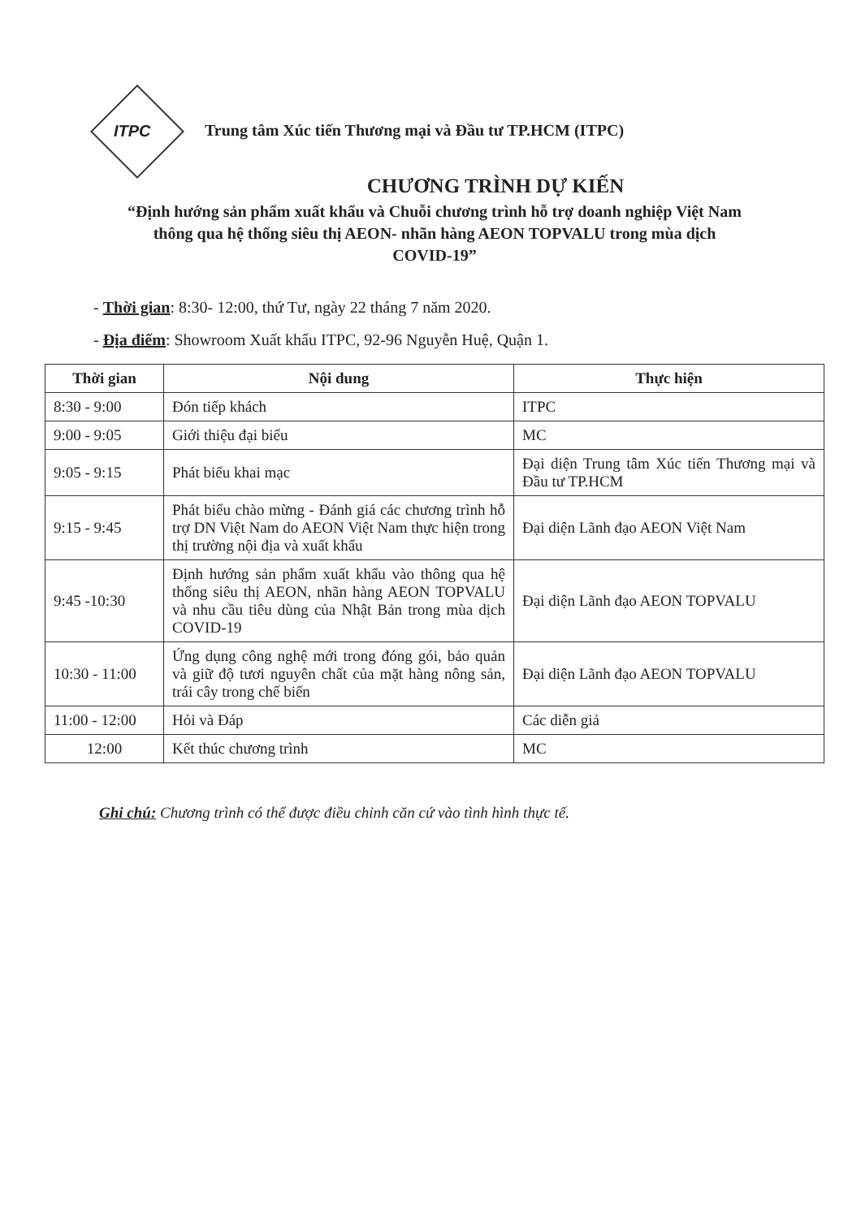ITPC
Trung tâm Xúc tiến Thương mại và Đầu tư TP.HCM (ITPC)
CHƯƠNG TRÌNH DỰ KIẾN
“Định hướng sản phẩm xuất khẩu và Chuỗi chương trình hỗ trợ doanh nghiệp Việt Nam thông qua hệ thống siêu thị AEON- nhãn hàng AEON TOPVALU trong mùa dịch COVID-19”
- Thời gian: 8:30- 12:00, thứ Tư, ngày 22 tháng 7 năm 2020.
- Địa điểm: Showroom Xuất khẩu ITPC, 92-96 Nguyễn Huệ, Quận 1.
| Thời gian | Nội dung | Thực hiện |
| --- | --- | --- |
| 8:30 - 9:00 | Đón tiếp khách | ITPC |
| 9:00 - 9:05 | Giới thiệu đại biểu | MC |
| 9:05 - 9:15 | Phát biểu khai mạc | Đại diện Trung tâm Xúc tiến Thương mại và Đầu tư TP.HCM |
| 9:15 - 9:45 | Phát biểu chào mừng - Đánh giá các chương trình hỗ trợ DN Việt Nam do AEON Việt Nam thực hiện trong thị trường nội địa và xuất khẩu | Đại diện Lãnh đạo AEON Việt Nam |
| 9:45 -10:30 | Định hướng sản phẩm xuất khẩu vào thông qua hệ thống siêu thị AEON, nhãn hàng AEON TOPVALU và nhu cầu tiêu dùng của Nhật Bản trong mùa dịch COVID-19 | Đại diện Lãnh đạo AEON TOPVALU |
| 10:30 - 11:00 | Ứng dụng công nghệ mới trong đóng gói, bảo quản và giữ độ tươi nguyên chất của mặt hàng nông sản, trái cây trong chế biến | Đại diện Lãnh đạo AEON TOPVALU |
| 11:00 - 12:00 | Hỏi và Đáp | Các diễn giả |
| 12:00 | Kết thúc chương trình | MC |
Ghi chú: Chương trình có thể được điều chỉnh căn cứ vào tình hình thực tế.